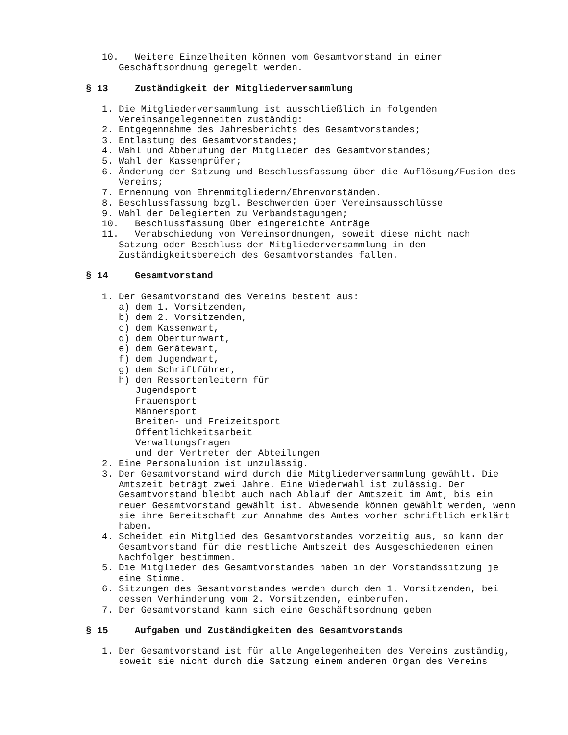10. Weitere Einzelheiten können vom Gesamtvorstand in einer
Geschäftsordnung geregelt werden.
§ 13 Zuständigkeit der Mitgliederversammlung
1. Die Mitgliederversammlung ist ausschließlich in folgenden Vereinsangelegenneiten zuständig:
2. Entgegennahme des Jahresberichts des Gesamtvorstandes;
3. Entlastung des Gesamtvorstandes;
4. Wahl und Abberufung der Mitglieder des Gesamtvorstandes;
5. Wahl der Kassenprüfer;
6. Änderung der Satzung und Beschlussfassung über die Auflösung/Fusion des Vereins;
7. Ernennung von Ehrenmitgliedern/Ehrenvorständen.
8. Beschlussfassung bzgl. Beschwerden über Vereinsausschlüsse
9. Wahl der Delegierten zu Verbandstagungen;
10. Beschlussfassung über eingereichte Anträge
11. Verabschiedung von Vereinsordnungen, soweit diese nicht nach
Satzung oder Beschluss der Mitgliederversammlung in den Zuständigkeitsbereich des Gesamtvorstandes fallen.
§ 14 Gesamtvorstand
1. Der Gesamtvorstand des Vereins bestent aus:
a) dem 1. Vorsitzenden,
b) dem 2. Vorsitzenden,
c) dem Kassenwart,
d) dem Oberturnwart,
e) dem Gerätewart,
f) dem Jugendwart,
g) dem Schriftführer,
h) den Ressortenleitern für
Jugendsport
Frauensport
Männersport
Breiten- und Freizeitsport
Öffentlichkeitsarbeit
Verwaltungsfragen
und der Vertreter der Abteilungen
2. Eine Personalunion ist unzulässig.
3. Der Gesamtvorstand wird durch die Mitgliederversammlung gewählt. Die Amtszeit beträgt zwei Jahre. Eine Wiederwahl ist zulässig. Der Gesamtvorstand bleibt auch nach Ablauf der Amtszeit im Amt, bis ein neuer Gesamtvorstand gewählt ist. Abwesende können gewählt werden, wenn sie ihre Bereitschaft zur Annahme des Amtes vorher schriftlich erklärt haben.
4. Scheidet ein Mitglied des Gesamtvorstandes vorzeitig aus, so kann der Gesamtvorstand für die restliche Amtszeit des Ausgeschiedenen einen Nachfolger bestimmen.
5. Die Mitglieder des Gesamtvorstandes haben in der Vorstandssitzung je eine Stimme.
6. Sitzungen des Gesamtvorstandes werden durch den 1. Vorsitzenden, bei dessen Verhinderung vom 2. Vorsitzenden, einberufen.
7. Der Gesamtvorstand kann sich eine Geschäftsordnung geben
§ 15 Aufgaben und Zuständigkeiten des Gesamtvorstands
1. Der Gesamtvorstand ist für alle Angelegenheiten des Vereins zuständig, soweit sie nicht durch die Satzung einem anderen Organ des Vereins